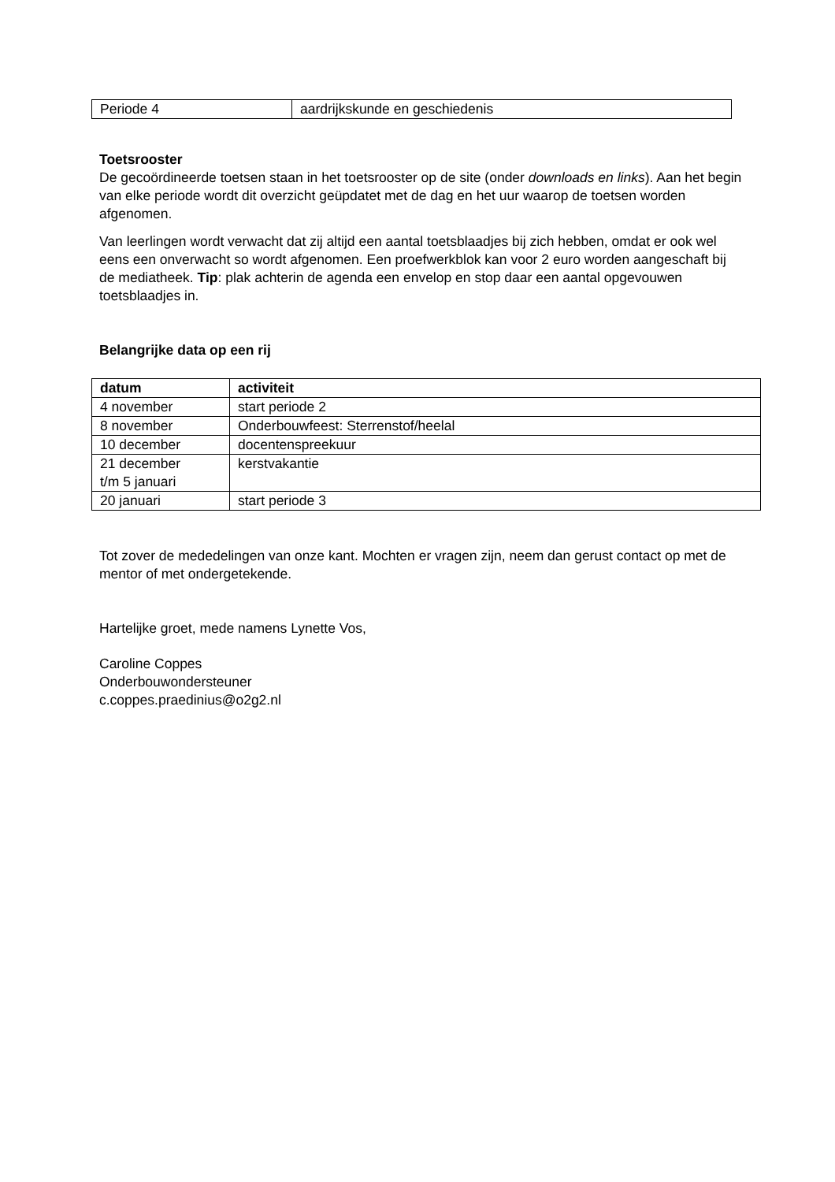| Periode 4 | aardrijkskunde en geschiedenis |
Toetsrooster
De gecoördineerde toetsen staan in het toetsrooster op de site (onder downloads en links). Aan het begin van elke periode wordt dit overzicht geüpdatet met de dag en het uur waarop de toetsen worden afgenomen.
Van leerlingen wordt verwacht dat zij altijd een aantal toetsblaadjes bij zich hebben, omdat er ook wel eens een onverwacht so wordt afgenomen. Een proefwerkblok kan voor 2 euro worden aangeschaft bij de mediatheek. Tip: plak achterin de agenda een envelop en stop daar een aantal opgevouwen toetsblaadjes in.
Belangrijke data op een rij
| datum | activiteit |
| --- | --- |
| 4 november | start periode 2 |
| 8 november | Onderbouwfeest: Sterrenstof/heelal |
| 10 december | docentenspreekuur |
| 21 december t/m 5 januari | kerstvakantie |
| 20 januari | start periode 3 |
Tot zover de mededelingen van onze kant. Mochten er vragen zijn, neem dan gerust contact op met de mentor of met ondergetekende.
Hartelijke groet, mede namens Lynette Vos,
Caroline Coppes
Onderbouwondersteuner
c.coppes.praedinius@o2g2.nl